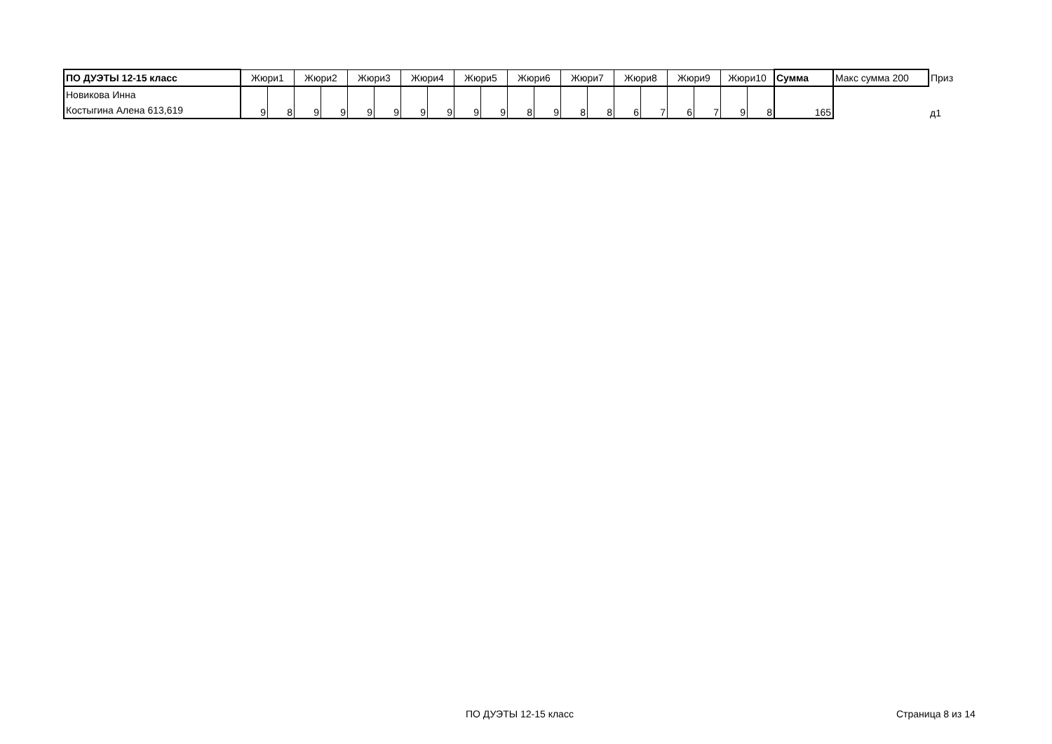| ПО ДУЭТЫ 12-15 класс | Жюри1 | | Жюри2 | | Жюри3 | | Жюри4 | | Жюри5 | | Жюри6 | | Жюри7 | | Жюри8 | | Жюри9 | | Жюри10 | | Сумма | Макс сумма 200 | Приз |
| --- | --- | --- | --- | --- | --- | --- | --- | --- | --- | --- | --- | --- | --- | --- | --- | --- | --- | --- | --- | --- | --- | --- | --- |
| Новикова Инна Костыгина Алена 613,619 | 9 | 8 | 9 | 9 | 9 | 9 | 9 | 9 | 9 | 9 | 8 | 9 | 8 | 8 | 6 | 7 | 6 | 7 | 9 | 8 | 165 | | д1 |
ПО ДУЭТЫ 12-15 класс Страница 8 из 14